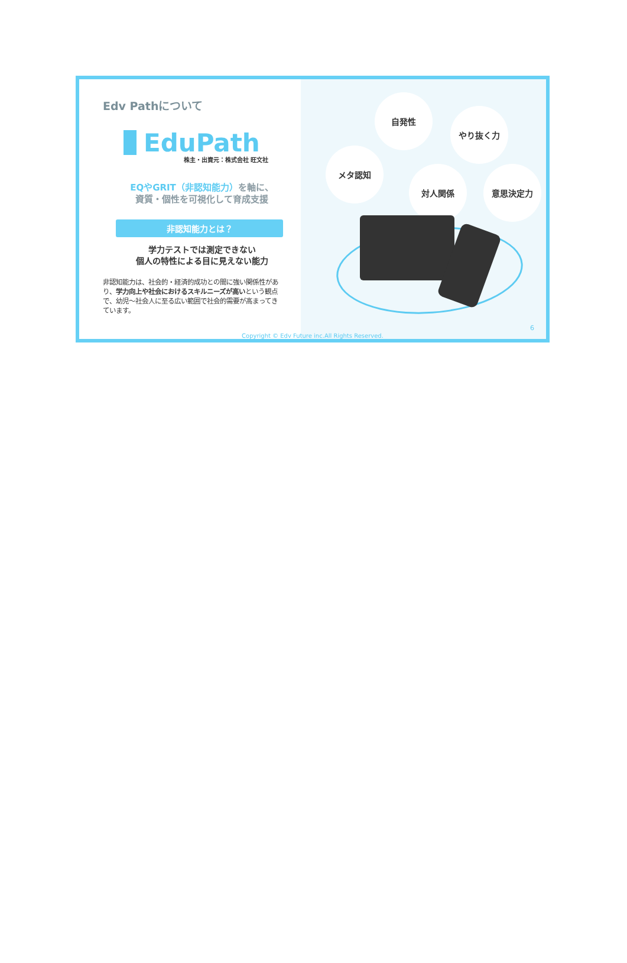Edv Pathについて
EduPath
株主・出資元：株式会社 旺文社
EQやGRIT（非認知能力）を軸に、
資質・個性を可視化して育成支援
非認知能力とは？
学力テストでは測定できない
個人の特性による目に見えない能力
非認知能力は、社会的・経済的成功との間に強い関係性があり、学力向上や社会におけるスキルニーズが高いという観点で、幼児〜社会人に至る広い範囲で社会的需要が高まってきています。
自発性
やり抜く力
メタ認知
対人関係 意思決定力
6
Copyright © Edv Future inc.All Rights Reserved.